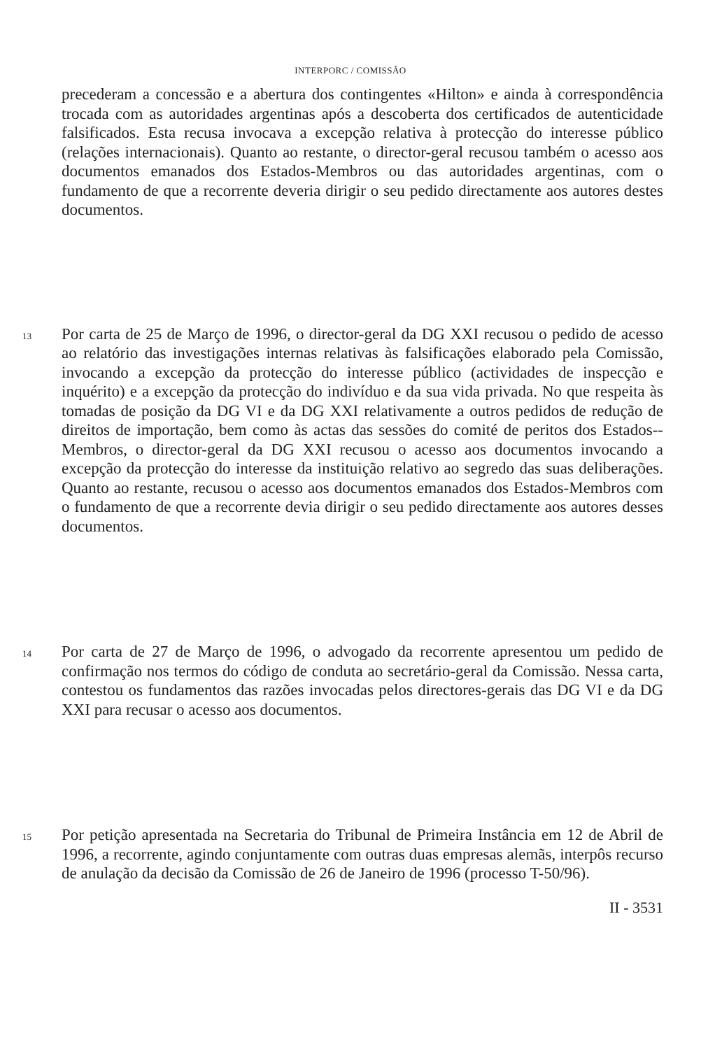INTERPORC / COMISSÃO
precederam a concessão e a abertura dos contingentes «Hilton» e ainda à correspondência trocada com as autoridades argentinas após a descoberta dos certificados de autenticidade falsificados. Esta recusa invocava a excepção relativa à protecção do interesse público (relações internacionais). Quanto ao restante, o director-geral recusou também o acesso aos documentos emanados dos Estados-Membros ou das autoridades argentinas, com o fundamento de que a recorrente deveria dirigir o seu pedido directamente aos autores destes documentos.
13 Por carta de 25 de Março de 1996, o director-geral da DG XXI recusou o pedido de acesso ao relatório das investigações internas relativas às falsificações elaborado pela Comissão, invocando a excepção da protecção do interesse público (actividades de inspecção e inquérito) e a excepção da protecção do indivíduo e da sua vida privada. No que respeita às tomadas de posição da DG VI e da DG XXI relativamente a outros pedidos de redução de direitos de importação, bem como às actas das sessões do comité de peritos dos Estados-­Membros, o director-geral da DG XXI recusou o acesso aos documentos invocando a excepção da protecção do interesse da instituição relativo ao segredo das suas deliberações. Quanto ao restante, recusou o acesso aos documentos emanados dos Estados-Membros com o fundamento de que a recorrente devia dirigir o seu pedido directamente aos autores desses documentos.
14 Por carta de 27 de Março de 1996, o advogado da recorrente apresentou um pedido de confirmação nos termos do código de conduta ao secretário-geral da Comissão. Nessa carta, contestou os fundamentos das razões invocadas pelos directores-gerais das DG VI e da DG XXI para recusar o acesso aos documentos.
15 Por petição apresentada na Secretaria do Tribunal de Primeira Instância em 12 de Abril de 1996, a recorrente, agindo conjuntamente com outras duas empresas alemãs, interpôs recurso de anulação da decisão da Comissão de 26 de Janeiro de 1996 (processo T-50/96).
II - 3531